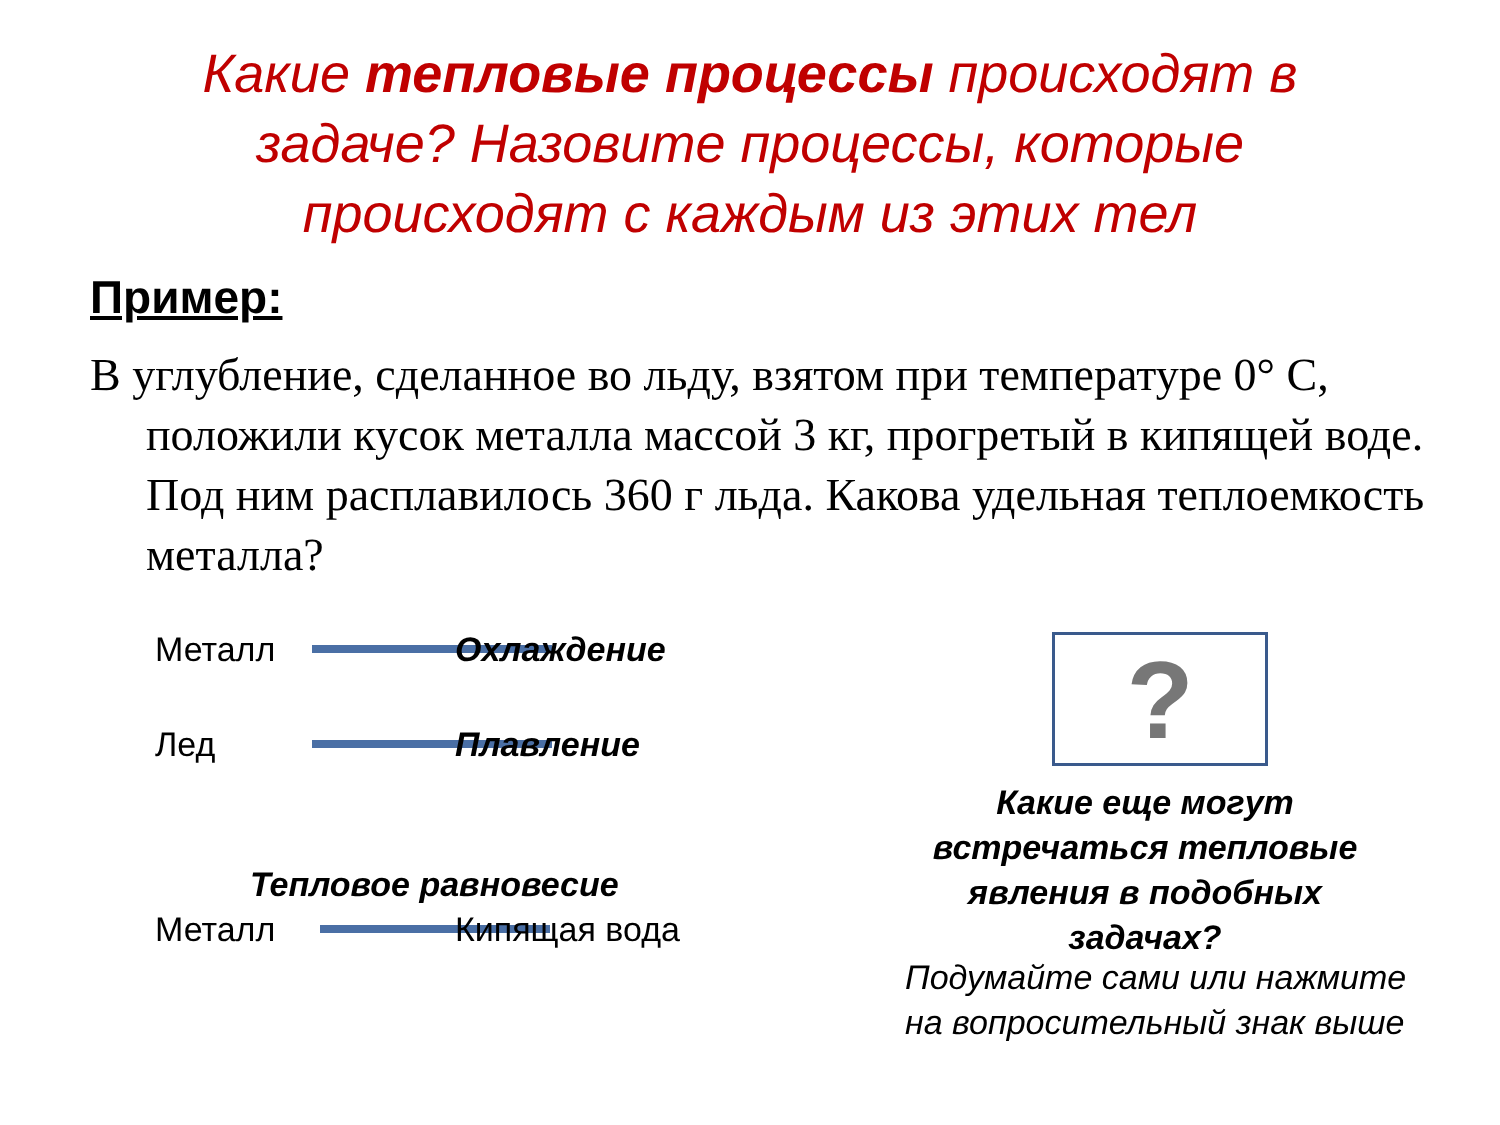Какие тепловые процессы происходят в задаче? Назовите процессы, которые происходят с каждым из этих тел
Пример:
В углубление, сделанное во льду, взятом при температуре 0° С, положили кусок металла массой 3 кг, прогретый в кипящей воде. Под ним расплавилось 360 г льда. Какова удельная теплоемкость металла?
Металл Охлаждение
Лед Плавление
Тепловое равновесие
Металл Кипящая вода
?
Какие еще могут встречаться тепловые явления в подобных задачах?
Подумайте сами или нажмите
на вопросительный знак выше